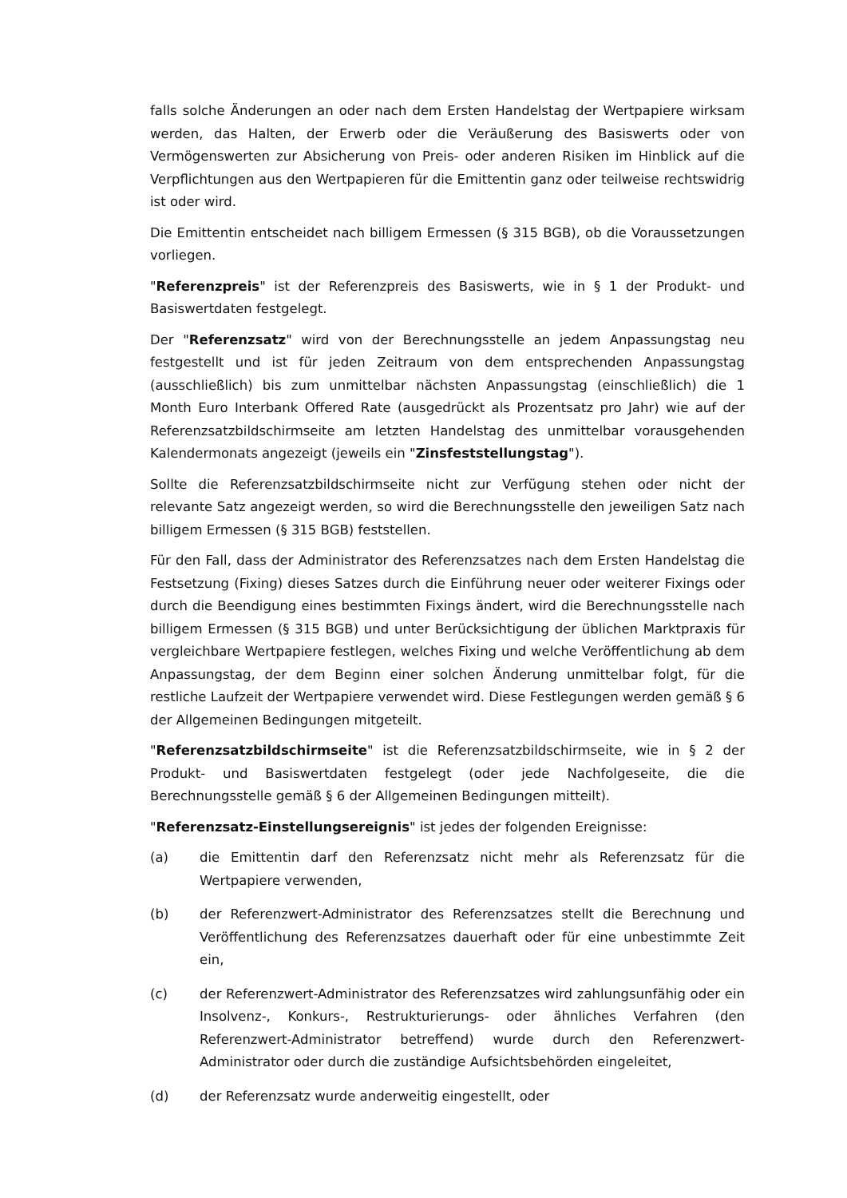falls solche Änderungen an oder nach dem Ersten Handelstag der Wertpapiere wirksam werden, das Halten, der Erwerb oder die Veräußerung des Basiswerts oder von Vermögenswerten zur Absicherung von Preis- oder anderen Risiken im Hinblick auf die Verpflichtungen aus den Wertpapieren für die Emittentin ganz oder teilweise rechtswidrig ist oder wird.
Die Emittentin entscheidet nach billigem Ermessen (§ 315 BGB), ob die Voraussetzungen vorliegen.
"Referenzpreis" ist der Referenzpreis des Basiswerts, wie in § 1 der Produkt- und Basiswertdaten festgelegt.
Der "Referenzsatz" wird von der Berechnungsstelle an jedem Anpassungstag neu festgestellt und ist für jeden Zeitraum von dem entsprechenden Anpassungstag (ausschließlich) bis zum unmittelbar nächsten Anpassungstag (einschließlich) die 1 Month Euro Interbank Offered Rate (ausgedrückt als Prozentsatz pro Jahr) wie auf der Referenzsatzbildschirmseite am letzten Handelstag des unmittelbar vorausgehenden Kalendermonats angezeigt (jeweils ein "Zinsfeststellungstag").
Sollte die Referenzsatzbildschirmseite nicht zur Verfügung stehen oder nicht der relevante Satz angezeigt werden, so wird die Berechnungsstelle den jeweiligen Satz nach billigem Ermessen (§ 315 BGB) feststellen.
Für den Fall, dass der Administrator des Referenzsatzes nach dem Ersten Handelstag die Festsetzung (Fixing) dieses Satzes durch die Einführung neuer oder weiterer Fixings oder durch die Beendigung eines bestimmten Fixings ändert, wird die Berechnungsstelle nach billigem Ermessen (§ 315 BGB) und unter Berücksichtigung der üblichen Marktpraxis für vergleichbare Wertpapiere festlegen, welches Fixing und welche Veröffentlichung ab dem Anpassungstag, der dem Beginn einer solchen Änderung unmittelbar folgt, für die restliche Laufzeit der Wertpapiere verwendet wird. Diese Festlegungen werden gemäß § 6 der Allgemeinen Bedingungen mitgeteilt.
"Referenzsatzbildschirmseite" ist die Referenzsatzbildschirmseite, wie in § 2 der Produkt- und Basiswertdaten festgelegt (oder jede Nachfolgeseite, die die Berechnungsstelle gemäß § 6 der Allgemeinen Bedingungen mitteilt).
"Referenzsatz-Einstellungsereignis" ist jedes der folgenden Ereignisse:
(a) die Emittentin darf den Referenzsatz nicht mehr als Referenzsatz für die Wertpapiere verwenden,
(b) der Referenzwert-Administrator des Referenzsatzes stellt die Berechnung und Veröffentlichung des Referenzsatzes dauerhaft oder für eine unbestimmte Zeit ein,
(c) der Referenzwert-Administrator des Referenzsatzes wird zahlungsunfähig oder ein Insolvenz-, Konkurs-, Restrukturierungs- oder ähnliches Verfahren (den Referenzwert-Administrator betreffend) wurde durch den Referenzwert-Administrator oder durch die zuständige Aufsichtsbehörden eingeleitet,
(d) der Referenzsatz wurde anderweitig eingestellt, oder